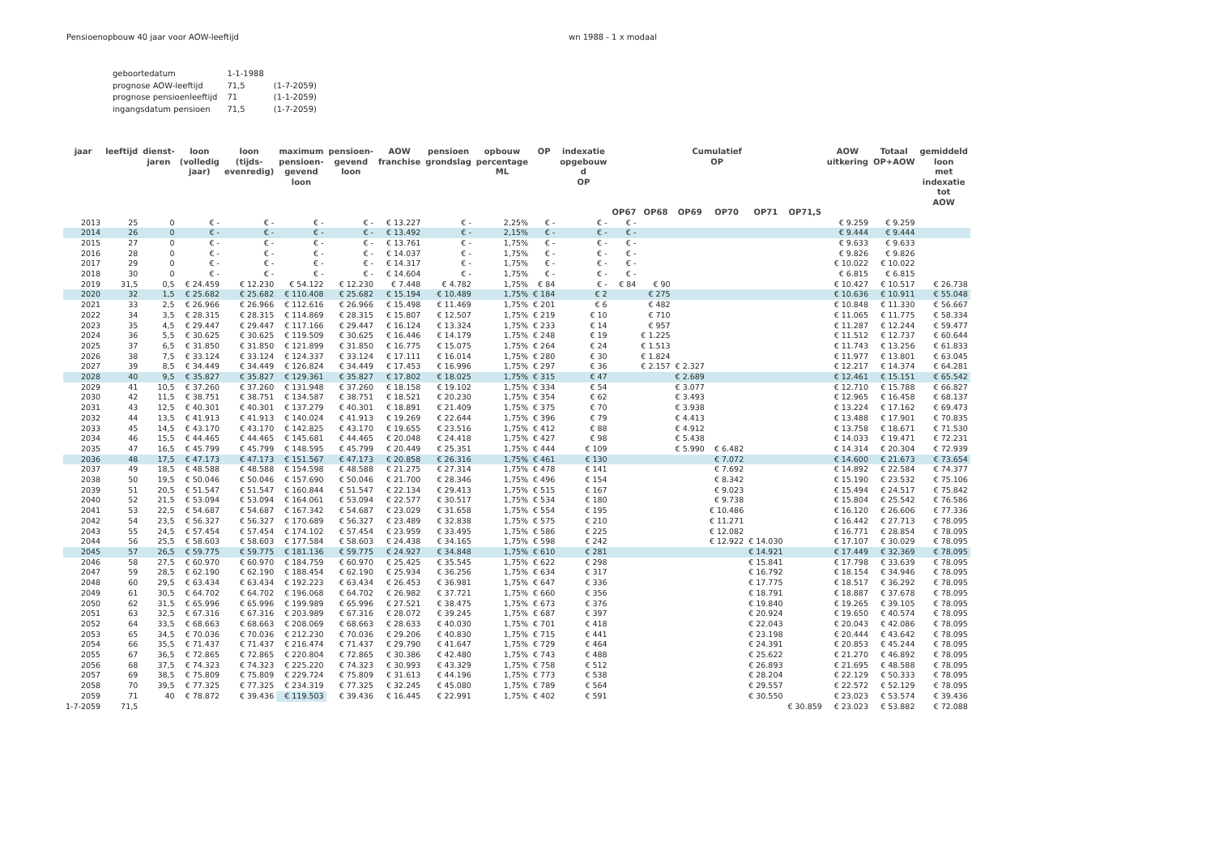Pensioenopbouw 40 jaar voor AOW-leeftijd wn 1988 - 1 x modaal
| geboortedatum | 1-1-1988 | |
| prognose AOW-leeftijd | 71,5 | (1-7-2059) |
| prognose pensioenleeftijd | 71 | (1-1-2059) |
| ingangsdatum pensioen | 71,5 | (1-7-2059) |
| jaar | leeftijd | dienst- jaren | loon (volledig jaar) | loon (tijds- evenredig) | maximum pensioen- gevend loon | pensioen- gevend loon | AOW franchise | pensioen grondslag | opbouw percentage ML | OP | indexatie opgebouw d OP | Cumulatief OP | | | | | | AOW uitkering | Totaal OP+AOW | gemiddeld loon met indexatie tot AOW |
| --- | --- | --- | --- | --- | --- | --- | --- | --- | --- | --- | --- | --- | --- | --- | --- | --- | --- | --- | --- | --- |
| | | | | | | | | | | | | OP67 | OP68 | OP69 | OP70 | OP71 | OP71,5 | | | |
| 2013 | 25 | 0 | € - | € - | € - | € - | € 13.227 | € - | 2,25% | € - | € - | € - | | | | | | € 9.259 | € 9.259 | |
| 2014 | 26 | 0 | € - | € - | € - | € - | € 13.492 | € - | 2,15% | € - | € - | € - | | | | | | € 9.444 | € 9.444 | |
| 2015 | 27 | 0 | € - | € - | € - | € - | € 13.761 | € - | 1,75% | € - | € - | € - | | | | | | € 9.633 | € 9.633 | |
| 2016 | 28 | 0 | € - | € - | € - | € - | € 14.037 | € - | 1,75% | € - | € - | € - | | | | | | € 9.826 | € 9.826 | |
| 2017 | 29 | 0 | € - | € - | € - | € - | € 14.317 | € - | 1,75% | € - | € - | € - | | | | | | € 10.022 | € 10.022 | |
| 2018 | 30 | 0 | € - | € - | € - | € - | € 14.604 | € - | 1,75% | € - | € - | € - | | | | | | € 6.815 | € 6.815 | |
| 2019 | 31,5 | 0,5 | € 24.459 | € 12.230 | € 54.122 | € 12.230 | € 7.448 | € 4.782 | 1,75% | € 84 | € - | € 84 | € 90 | | | | | € 10.427 | € 10.517 | € 26.738 |
| 2020 | 32 | 1,5 | € 25.682 | € 25.682 | € 110.408 | € 25.682 | € 15.194 | € 10.489 | 1,75% | € 184 | € 2 | | € 275 | | | | | € 10.636 | € 10.911 | € 55.048 |
| 2021 | 33 | 2,5 | € 26.966 | € 26.966 | € 112.616 | € 26.966 | € 15.498 | € 11.469 | 1,75% | € 201 | € 6 | | € 482 | | | | | € 10.848 | € 11.330 | € 56.667 |
| 2022 | 34 | 3,5 | € 28.315 | € 28.315 | € 114.869 | € 28.315 | € 15.807 | € 12.507 | 1,75% | € 219 | € 10 | | € 710 | | | | | € 11.065 | € 11.775 | € 58.334 |
| 2023 | 35 | 4,5 | € 29.447 | € 29.447 | € 117.166 | € 29.447 | € 16.124 | € 13.324 | 1,75% | € 233 | € 14 | | € 957 | | | | | € 11.287 | € 12.244 | € 59.477 |
| 2024 | 36 | 5,5 | € 30.625 | € 30.625 | € 119.509 | € 30.625 | € 16.446 | € 14.179 | 1,75% | € 248 | € 19 | | € 1.225 | | | | | € 11.512 | € 12.737 | € 60.644 |
| 2025 | 37 | 6,5 | € 31.850 | € 31.850 | € 121.899 | € 31.850 | € 16.775 | € 15.075 | 1,75% | € 264 | € 24 | | € 1.513 | | | | | € 11.743 | € 13.256 | € 61.833 |
| 2026 | 38 | 7,5 | € 33.124 | € 33.124 | € 124.337 | € 33.124 | € 17.111 | € 16.014 | 1,75% | € 280 | € 30 | | € 1.824 | | | | | € 11.977 | € 13.801 | € 63.045 |
| 2027 | 39 | 8,5 | € 34.449 | € 34.449 | € 126.824 | € 34.449 | € 17.453 | € 16.996 | 1,75% | € 297 | € 36 | | € 2.157 | € 2.327 | | | | € 12.217 | € 14.374 | € 64.281 |
| 2028 | 40 | 9,5 | € 35.827 | € 35.827 | € 129.361 | € 35.827 | € 17.802 | € 18.025 | 1,75% | € 315 | € 47 | | | € 2.689 | | | | € 12.461 | € 15.151 | € 65.542 |
| 2029 | 41 | 10,5 | € 37.260 | € 37.260 | € 131.948 | € 37.260 | € 18.158 | € 19.102 | 1,75% | € 334 | € 54 | | | € 3.077 | | | | € 12.710 | € 15.788 | € 66.827 |
| 2030 | 42 | 11,5 | € 38.751 | € 38.751 | € 134.587 | € 38.751 | € 18.521 | € 20.230 | 1,75% | € 354 | € 62 | | | € 3.493 | | | | € 12.965 | € 16.458 | € 68.137 |
| 2031 | 43 | 12,5 | € 40.301 | € 40.301 | € 137.279 | € 40.301 | € 18.891 | € 21.409 | 1,75% | € 375 | € 70 | | | € 3.938 | | | | € 13.224 | € 17.162 | € 69.473 |
| 2032 | 44 | 13,5 | € 41.913 | € 41.913 | € 140.024 | € 41.913 | € 19.269 | € 22.644 | 1,75% | € 396 | € 79 | | | € 4.413 | | | | € 13.488 | € 17.901 | € 70.835 |
| 2033 | 45 | 14,5 | € 43.170 | € 43.170 | € 142.825 | € 43.170 | € 19.655 | € 23.516 | 1,75% | € 412 | € 88 | | | € 4.912 | | | | € 13.758 | € 18.671 | € 71.530 |
| 2034 | 46 | 15,5 | € 44.465 | € 44.465 | € 145.681 | € 44.465 | € 20.048 | € 24.418 | 1,75% | € 427 | € 98 | | | € 5.438 | | | | € 14.033 | € 19.471 | € 72.231 |
| 2035 | 47 | 16,5 | € 45.799 | € 45.799 | € 148.595 | € 45.799 | € 20.449 | € 25.351 | 1,75% | € 444 | € 109 | | | € 5.990 | € 6.482 | | | € 14.314 | € 20.304 | € 72.939 |
| 2036 | 48 | 17,5 | € 47.173 | € 47.173 | € 151.567 | € 47.173 | € 20.858 | € 26.316 | 1,75% | € 461 | € 130 | | | | € 7.072 | | | € 14.600 | € 21.673 | € 73.654 |
| 2037 | 49 | 18,5 | € 48.588 | € 48.588 | € 154.598 | € 48.588 | € 21.275 | € 27.314 | 1,75% | € 478 | € 141 | | | | € 7.692 | | | € 14.892 | € 22.584 | € 74.377 |
| 2038 | 50 | 19,5 | € 50.046 | € 50.046 | € 157.690 | € 50.046 | € 21.700 | € 28.346 | 1,75% | € 496 | € 154 | | | | € 8.342 | | | € 15.190 | € 23.532 | € 75.106 |
| 2039 | 51 | 20,5 | € 51.547 | € 51.547 | € 160.844 | € 51.547 | € 22.134 | € 29.413 | 1,75% | € 515 | € 167 | | | | € 9.023 | | | € 15.494 | € 24.517 | € 75.842 |
| 2040 | 52 | 21,5 | € 53.094 | € 53.094 | € 164.061 | € 53.094 | € 22.577 | € 30.517 | 1,75% | € 534 | € 180 | | | | € 9.738 | | | € 15.804 | € 25.542 | € 76.586 |
| 2041 | 53 | 22,5 | € 54.687 | € 54.687 | € 167.342 | € 54.687 | € 23.029 | € 31.658 | 1,75% | € 554 | € 195 | | | | € 10.486 | | | € 16.120 | € 26.606 | € 77.336 |
| 2042 | 54 | 23,5 | € 56.327 | € 56.327 | € 170.689 | € 56.327 | € 23.489 | € 32.838 | 1,75% | € 575 | € 210 | | | | € 11.271 | | | € 16.442 | € 27.713 | € 78.095 |
| 2043 | 55 | 24,5 | € 57.454 | € 57.454 | € 174.102 | € 57.454 | € 23.959 | € 33.495 | 1,75% | € 586 | € 225 | | | | € 12.082 | | | € 16.771 | € 28.854 | € 78.095 |
| 2044 | 56 | 25,5 | € 58.603 | € 58.603 | € 177.584 | € 58.603 | € 24.438 | € 34.165 | 1,75% | € 598 | € 242 | | | | € 12.922 | € 14.030 | | € 17.107 | € 30.029 | € 78.095 |
| 2045 | 57 | 26,5 | € 59.775 | € 59.775 | € 181.136 | € 59.775 | € 24.927 | € 34.848 | 1,75% | € 610 | € 281 | | | | | € 14.921 | | € 17.449 | € 32.369 | € 78.095 |
| 2046 | 58 | 27,5 | € 60.970 | € 60.970 | € 184.759 | € 60.970 | € 25.425 | € 35.545 | 1,75% | € 622 | € 298 | | | | | € 15.841 | | € 17.798 | € 33.639 | € 78.095 |
| 2047 | 59 | 28,5 | € 62.190 | € 62.190 | € 188.454 | € 62.190 | € 25.934 | € 36.256 | 1,75% | € 634 | € 317 | | | | | € 16.792 | | € 18.154 | € 34.946 | € 78.095 |
| 2048 | 60 | 29,5 | € 63.434 | € 63.434 | € 192.223 | € 63.434 | € 26.453 | € 36.981 | 1,75% | € 647 | € 336 | | | | | € 17.775 | | € 18.517 | € 36.292 | € 78.095 |
| 2049 | 61 | 30,5 | € 64.702 | € 64.702 | € 196.068 | € 64.702 | € 26.982 | € 37.721 | 1,75% | € 660 | € 356 | | | | | € 18.791 | | € 18.887 | € 37.678 | € 78.095 |
| 2050 | 62 | 31,5 | € 65.996 | € 65.996 | € 199.989 | € 65.996 | € 27.521 | € 38.475 | 1,75% | € 673 | € 376 | | | | | € 19.840 | | € 19.265 | € 39.105 | € 78.095 |
| 2051 | 63 | 32,5 | € 67.316 | € 67.316 | € 203.989 | € 67.316 | € 28.072 | € 39.245 | 1,75% | € 687 | € 397 | | | | | € 20.924 | | € 19.650 | € 40.574 | € 78.095 |
| 2052 | 64 | 33,5 | € 68.663 | € 68.663 | € 208.069 | € 68.663 | € 28.633 | € 40.030 | 1,75% | € 701 | € 418 | | | | | € 22.043 | | € 20.043 | € 42.086 | € 78.095 |
| 2053 | 65 | 34,5 | € 70.036 | € 70.036 | € 212.230 | € 70.036 | € 29.206 | € 40.830 | 1,75% | € 715 | € 441 | | | | | € 23.198 | | € 20.444 | € 43.642 | € 78.095 |
| 2054 | 66 | 35,5 | € 71.437 | € 71.437 | € 216.474 | € 71.437 | € 29.790 | € 41.647 | 1,75% | € 729 | € 464 | | | | | € 24.391 | | € 20.853 | € 45.244 | € 78.095 |
| 2055 | 67 | 36,5 | € 72.865 | € 72.865 | € 220.804 | € 72.865 | € 30.386 | € 42.480 | 1,75% | € 743 | € 488 | | | | | € 25.622 | | € 21.270 | € 46.892 | € 78.095 |
| 2056 | 68 | 37,5 | € 74.323 | € 74.323 | € 225.220 | € 74.323 | € 30.993 | € 43.329 | 1,75% | € 758 | € 512 | | | | | € 26.893 | | € 21.695 | € 48.588 | € 78.095 |
| 2057 | 69 | 38,5 | € 75.809 | € 75.809 | € 229.724 | € 75.809 | € 31.613 | € 44.196 | 1,75% | € 773 | € 538 | | | | | € 28.204 | | € 22.129 | € 50.333 | € 78.095 |
| 2058 | 70 | 39,5 | € 77.325 | € 77.325 | € 234.319 | € 77.325 | € 32.245 | € 45.080 | 1,75% | € 789 | € 564 | | | | | € 29.557 | | € 22.572 | € 52.129 | € 78.095 |
| 2059 | 71 | 40 | € 78.872 | € 39.436 | € 119.503 | € 39.436 | € 16.445 | € 22.991 | 1,75% | € 402 | € 591 | | | | | € 30.550 | | € 23.023 | € 53.574 | € 39.436 |
| 1-7-2059 | 71,5 | | | | | | | | | | | | | | | | € 30.859 | € 23.023 | € 53.882 | € 72.088 |